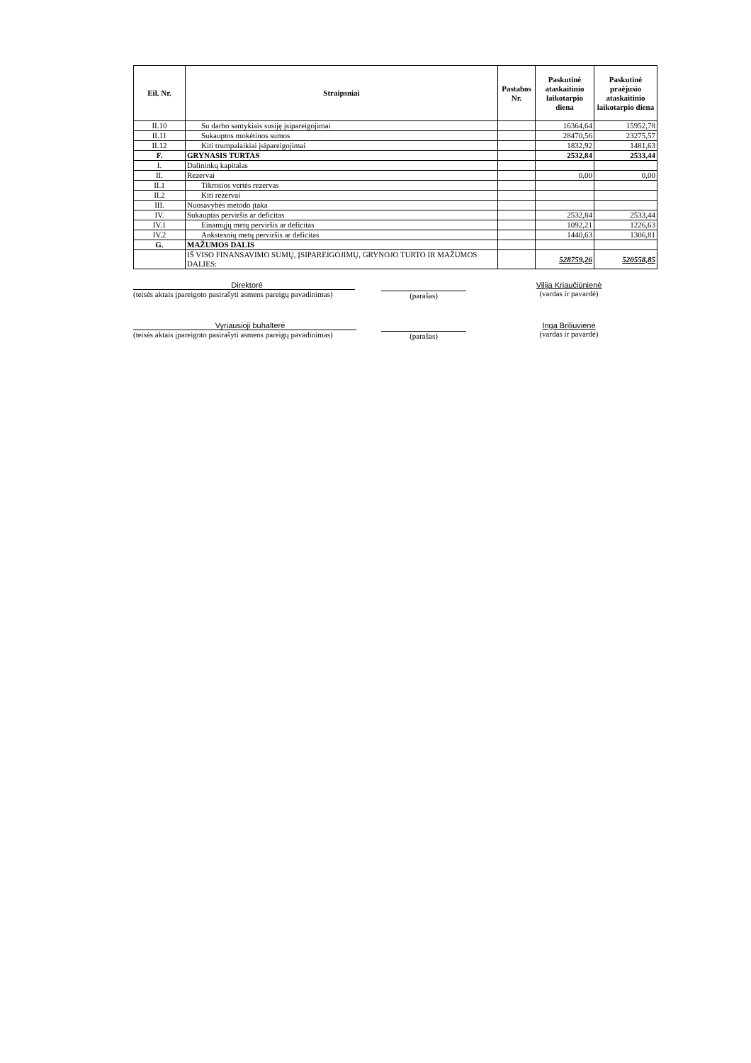| Eil. Nr. | Straipsniai | Pastabos Nr. | Paskutinė ataskaitinio laikotarpio diena | Paskutinė praėjusio ataskaitinio laikotarpio diena |
| --- | --- | --- | --- | --- |
| II.10 | Su darbo santykiais susiję įsipareigojimai | | 16364,64 | 15952,78 |
| II.11 | Sukauptos mokėtinos sumos | | 28470,56 | 23275,57 |
| II.12 | Kiti trumpalaikiai įsipareigojimai | | 1832,92 | 1481,63 |
| F. | GRYNASIS TURTAS | | 2532,84 | 2533,44 |
| I. | Dalininkų kapitalas | | | |
| II. | Rezervai | | 0,00 | 0,00 |
| II.1 | Tikrosios vertės rezervas | | | |
| II.2 | Kiti rezervai | | | |
| III. | Nuosavybės metodo įtaka | | | |
| IV. | Sukauptas perviršis ar deficitas | | 2532,84 | 2533,44 |
| IV.1 | Einamųjų metų perviršis ar deficitas | | 1092,21 | 1226,63 |
| IV.2 | Ankstesnių metų perviršis ar deficitas | | 1440,63 | 1306,81 |
| G. | MAŽUMOS DALIS | | | |
| | IŠ VISO FINANSAVIMO SUMŲ, ĮSIPAREIGOJIMŲ, GRYNOJO TURTO IR MAŽUMOS DALIES: | | 528759,26 | 520558,85 |
Direktorė
(teisės aktais įpareigoto pasirašyti asmens pareigų pavadinimas)
(parašas) Vilija Kriaučiūnienė
(vardas ir pavardė)
Vyriausioji buhalterė
(teisės aktais įpareigoto pasirašyti asmens pareigų pavadinimas)
(parašas) Inga Briliuvienė
(vardas ir pavardė)